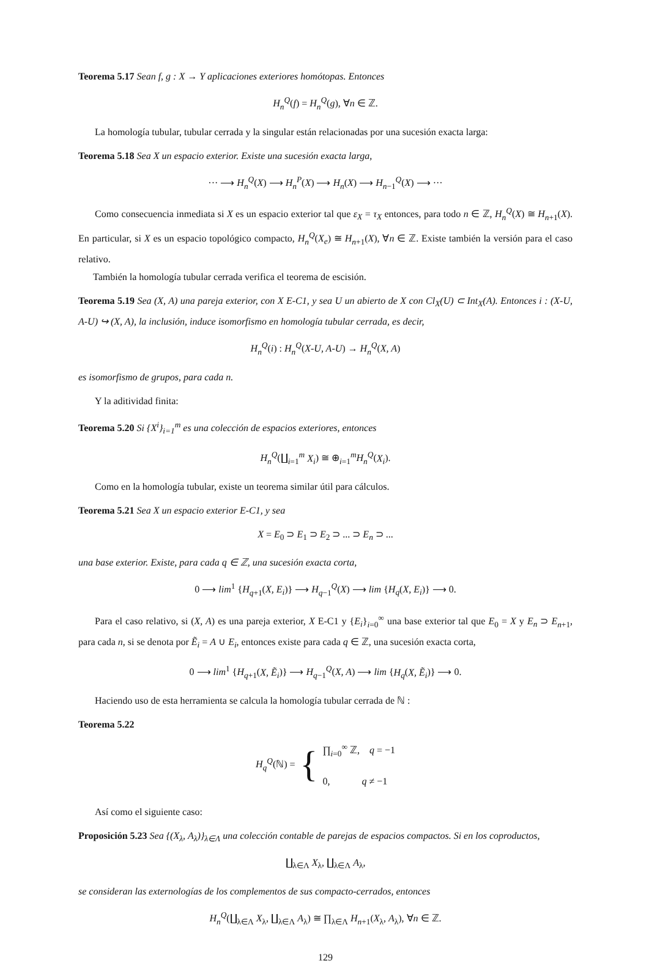Teorema 5.17 Sean f, g : X → Y aplicaciones exteriores homótopas. Entonces
H<sub>n</sub><sup>Q</sup>(f) = H<sub>n</sub><sup>Q</sup>(g), ∀n ∈ ℤ.
La homología tubular, tubular cerrada y la singular están relacionadas por una sucesión exacta larga:
Teorema 5.18 Sea X un espacio exterior. Existe una sucesión exacta larga,
··· ⟶ H<sub>n</sub><sup>Q</sup>(X) ⟶ H<sub>n</sub><sup>P</sup>(X) ⟶ H<sub>n</sub>(X) ⟶ H<sub>n−1</sub><sup>Q</sup>(X) ⟶ ···
Como consecuencia inmediata si X es un espacio exterior tal que ε<sub>X</sub> = τ<sub>X</sub> entonces, para todo n ∈ ℤ, H<sub>n</sub><sup>Q</sup>(X) ≅ H<sub>n+1</sub>(X). En particular, si X es un espacio topológico compacto, H<sub>n</sub><sup>Q</sup>(X<sub>e</sub>) ≅ H<sub>n+1</sub>(X), ∀n ∈ ℤ. Existe también la versión para el caso relativo.
También la homología tubular cerrada verifica el teorema de escisión.
Teorema 5.19 Sea (X, A) una pareja exterior, con X E-C1, y sea U un abierto de X con Cl<sub>X</sub>(U) ⊂ Int<sub>X</sub>(A). Entonces i : (X-U, A-U) ↪ (X, A), la inclusión, induce isomorfismo en homología tubular cerrada, es decir,
H<sub>n</sub><sup>Q</sup>(i) : H<sub>n</sub><sup>Q</sup>(X-U, A-U) → H<sub>n</sub><sup>Q</sup>(X, A)
es isomorfismo de grupos, para cada n.
Y la aditividad finita:
Teorema 5.20 Si {X<sup>i</sup>}<sub>i=1</sub><sup>m</sup> es una colección de espacios exteriores, entonces
H<sub>n</sub><sup>Q</sup>(∐<sub>i=1</sub><sup>m</sup> X<sub>i</sub>) ≅ ⊕<sub>i=1</sub><sup>m</sup>H<sub>n</sub><sup>Q</sup>(X<sub>i</sub>).
Como en la homología tubular, existe un teorema similar útil para cálculos.
Teorema 5.21 Sea X un espacio exterior E-C1, y sea
X = E<sub>0</sub> ⊃ E<sub>1</sub> ⊃ E<sub>2</sub> ⊃ ... ⊃ E<sub>n</sub> ⊃ ...
una base exterior. Existe, para cada q ∈ ℤ, una sucesión exacta corta,
0 ⟶ lim<sup>1</sup> {H<sub>q+1</sub>(X, E<sub>i</sub>)} ⟶ H<sub>q−1</sub><sup>Q</sup>(X) ⟶ lim {H<sub>q</sub>(X, E<sub>i</sub>)} ⟶ 0.
Para el caso relativo, si (X, A) es una pareja exterior, X E-C1 y {E<sub>i</sub>}<sub>i=0</sub><sup>∞</sup> una base exterior tal que E<sub>0</sub> = X y E<sub>n</sub> ⊃ E<sub>n+1</sub>, para cada n, si se denota por Ẽ<sub>i</sub> = A ∪ E<sub>i</sub>, entonces existe para cada q ∈ ℤ, una sucesión exacta corta,
0 ⟶ lim<sup>1</sup> {H<sub>q+1</sub>(X, Ẽ<sub>i</sub>)} ⟶ H<sub>q−1</sub><sup>Q</sup>(X, A) ⟶ lim {H<sub>q</sub>(X, Ẽ<sub>i</sub>)} ⟶ 0.
Haciendo uso de esta herramienta se calcula la homología tubular cerrada de ℕ :
Teorema 5.22
H<sub>q</sub><sup>Q</sup>(ℕ) = { ∏<sub>i=0</sub><sup>∞</sup> ℤ, q = −1
0, q ≠ −1
Así como el siguiente caso:
Proposición 5.23 Sea {(X<sub>λ</sub>, A<sub>λ</sub>)}<sub>λ∈Λ</sub> una colección contable de parejas de espacios compactos. Si en los coproductos,
∐<sub>λ∈Λ</sub> X<sub>λ</sub>, ∐<sub>λ∈Λ</sub> A<sub>λ</sub>,
se consideran las externologías de los complementos de sus compacto-cerrados, entonces
H<sub>n</sub><sup>Q</sup>(∐<sub>λ∈Λ</sub> X<sub>λ</sub>, ∐<sub>λ∈Λ</sub> A<sub>λ</sub>) ≅ ∏<sub>λ∈Λ</sub> H<sub>n+1</sub>(X<sub>λ</sub>, A<sub>λ</sub>), ∀n ∈ ℤ.
129